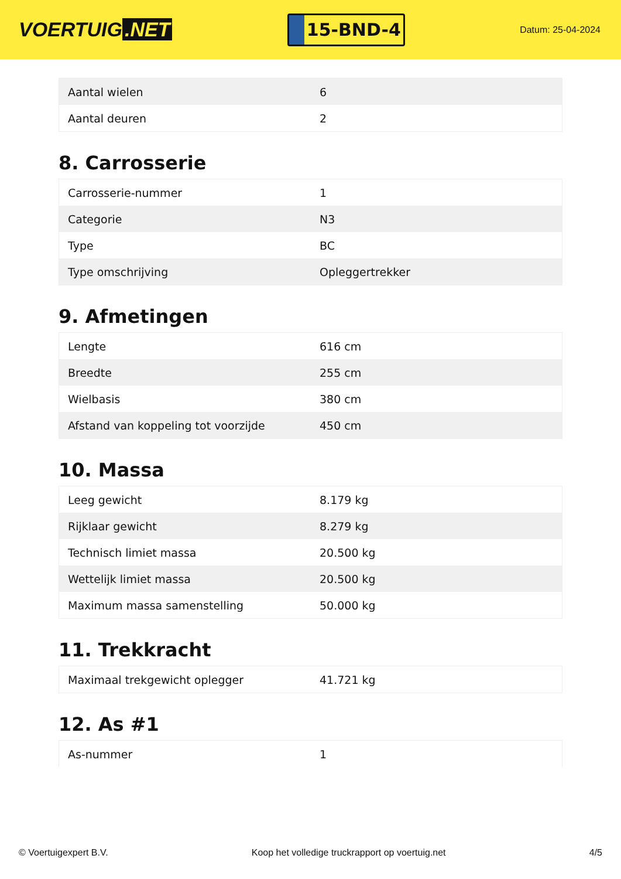VOERTUIG.NET
15-BND-4
Datum: 25-04-2024
| Aantal wielen | 6 |
| Aantal deuren | 2 |
8. Carrosserie
| Carrosserie-nummer | 1 |
| Categorie | N3 |
| Type | BC |
| Type omschrijving | Opleggertrekker |
9. Afmetingen
| Lengte | 616 cm |
| Breedte | 255 cm |
| Wielbasis | 380 cm |
| Afstand van koppeling tot voorzijde | 450 cm |
10. Massa
| Leeg gewicht | 8.179 kg |
| Rijklaar gewicht | 8.279 kg |
| Technisch limiet massa | 20.500 kg |
| Wettelijk limiet massa | 20.500 kg |
| Maximum massa samenstelling | 50.000 kg |
11. Trekkracht
| Maximaal trekgewicht oplegger | 41.721 kg |
12. As #1
| As-nummer | 1 |
© Voertuigexpert B.V. Koop het volledige truckrapport op voertuig.net 4/5